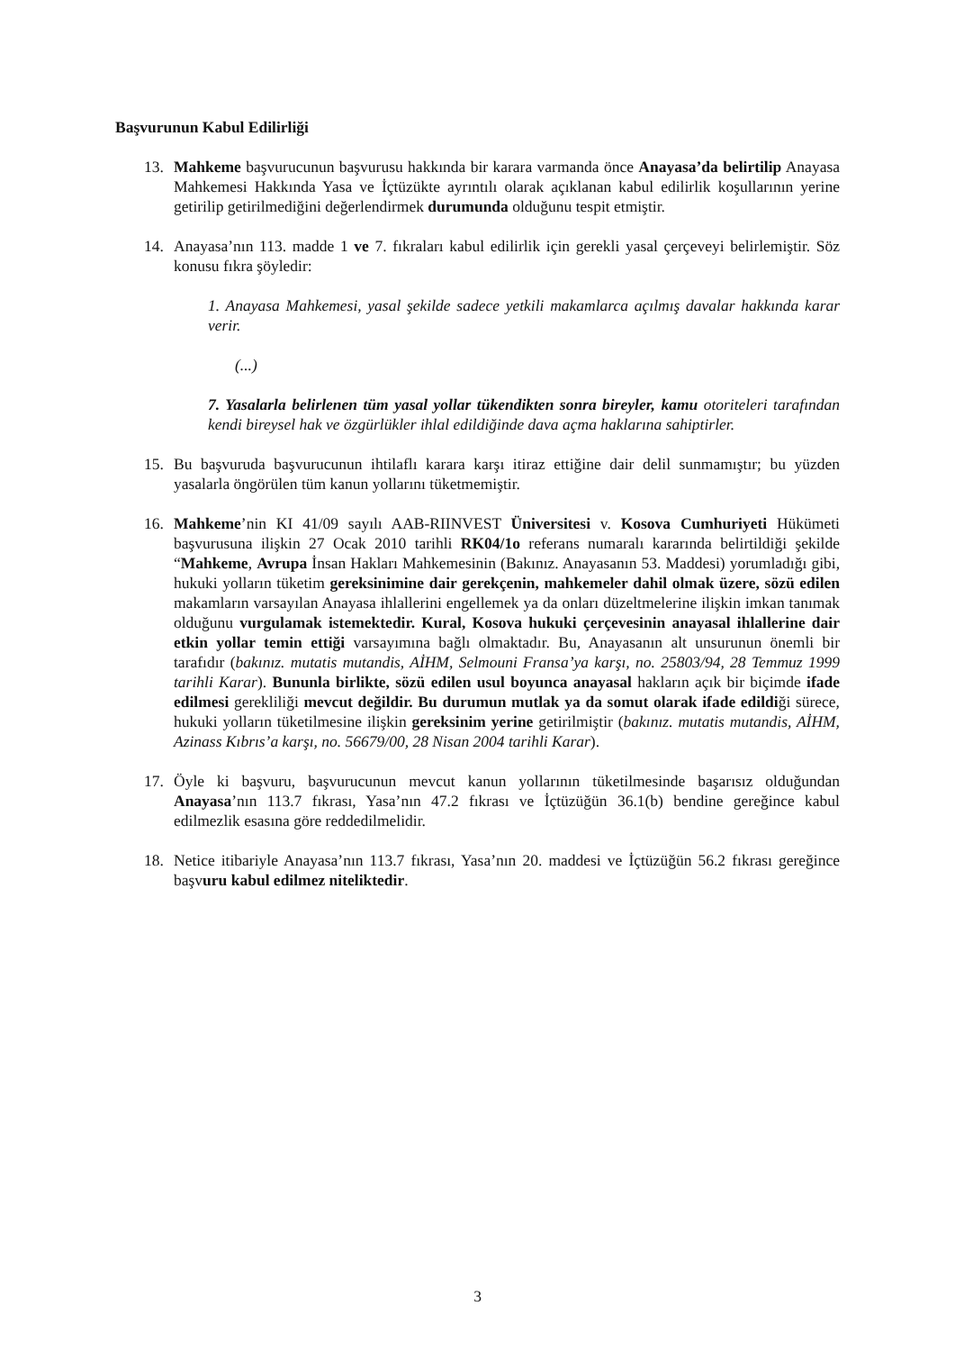Başvurunun Kabul Edilirliği
13. Mahkeme başvurucunun başvurusu hakkında bir karara varmanda önce Anayasa’da belirtilip Anayasa Mahkemesi Hakkında Yasa ve İçtüzükte ayrıntılı olarak açıklanan kabul edilirlik koşullarının yerine getirilip getirilmediğini değerlendirmek durumunda olduğunu tespit etmiştir.
14. Anayasa’nın 113. madde 1 ve 7. fıkraları kabul edilirlik için gerekli yasal çerçeveyi belirlemiştir. Söz konusu fıkra şöyledir:
1. Anayasa Mahkemesi, yasal şekilde sadece yetkili makamlarca açılmış davalar hakkında karar verir.
(...)
7. Yasalarla belirlenen tüm yasal yollar tükendikten sonra bireyler, kamu otoriteleri tarafından kendi bireysel hak ve özgürlükler ihlal edildiğinde dava açma haklarına sahiptirler.
15. Bu başvuruda başvurucunun ihtilaflı karara karşı itiraz ettiğine dair delil sunmamıştır; bu yüzden yasalarla öngörülen tüm kanun yollarını tüketmemiştir.
16. Mahkeme’nin KI 41/09 sayılı AAB-RIINVEST Üniversitesi v. Kosova Cumhuriyeti Hükümeti başvurusuna ilişkin 27 Ocak 2010 tarihli RK04/1o referans numaralı kararında belirtildiği şekilde “Mahkeme, Avrupa İnsan Hakları Mahkemesinin (Bakınız. Anayasanın 53. Maddesi) yorumladığı gibi, hukuki yolların tüketim gereksinimine dair gerekçenin, mahkemeler dahil olmak üzere, sözü edilen makamların varsayılan Anayasa ihlallerini engellemek ya da onları düzeltmelerine ilişkin imkan tanımak olduğunu vurgulamak istemektedir. Kural, Kosova hukuki çerçevesinin anayasal ihlallerine dair etkin yollar temin ettiği varsayımına bağlı olmaktadır. Bu, Anayasanın alt unsurunun önemli bir tarafıdır (bakınız. mutatis mutandis, AİHM, Selmouni Fransa’ya karşı, no. 25803/94, 28 Temmuz 1999 tarihli Karar). Bununla birlikte, sözü edilen usul boyunca anayasal hakların açık bir biçimde ifade edilmesi gerekliliği mevcut değildir. Bu durumun mutlak ya da somut olarak ifade edildiği sürece, hukuki yolların tüketilmesine ilişkin gereksinim yerine getirilmiştir (bakınız. mutatis mutandis, AİHM, Azinass Kıbrıs’a karşı, no. 56679/00, 28 Nisan 2004 tarihli Karar).
17. Öyle ki başvuru, başvurucunun mevcut kanun yollarının tüketilmesinde başarısız olduğundan Anayasa’nın 113.7 fıkrası, Yasa’nın 47.2 fıkrası ve İçtüzüğün 36.1(b) bendine gereğince kabul edilmezlik esasına göre reddedilmelidir.
18. Netice itibariyle Anayasa’nın 113.7 fıkrası, Yasa’nın 20. maddesi ve İçtüzüğün 56.2 fıkrası gereğince başvuru kabul edilmez niteliktedir.
3